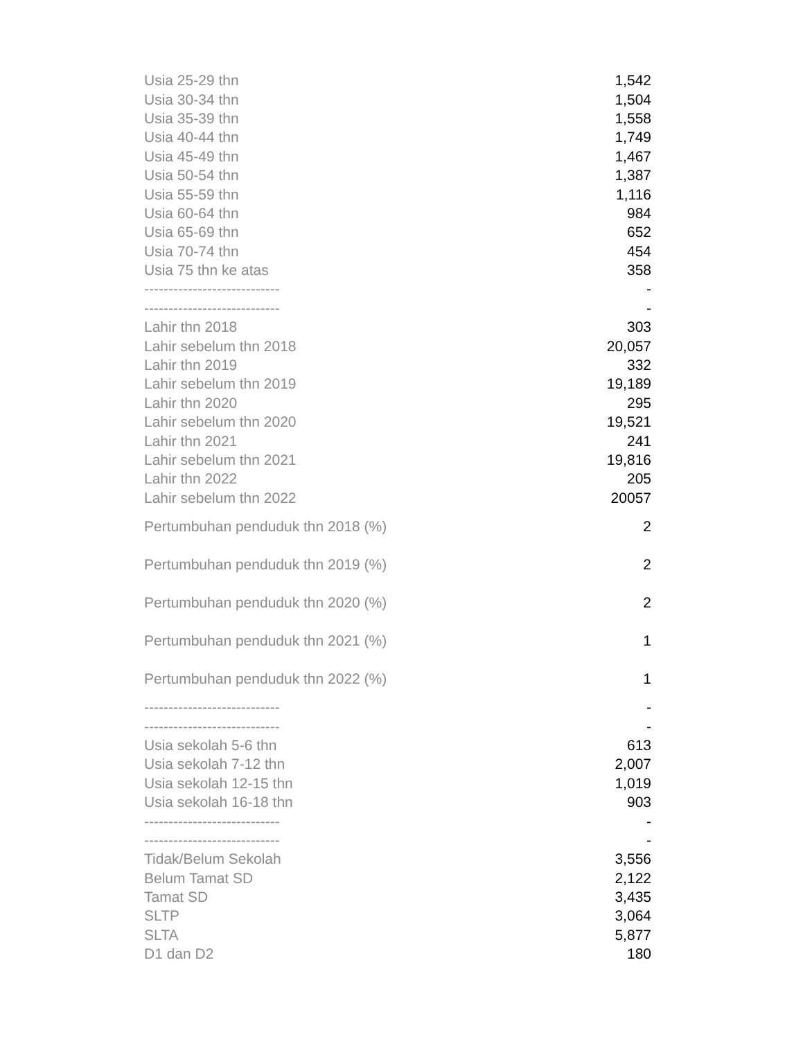| Usia 25-29 thn | 1,542 |
| Usia 30-34 thn | 1,504 |
| Usia 35-39 thn | 1,558 |
| Usia 40-44 thn | 1,749 |
| Usia 45-49 thn | 1,467 |
| Usia 50-54 thn | 1,387 |
| Usia 55-59 thn | 1,116 |
| Usia 60-64 thn | 984 |
| Usia 65-69 thn | 652 |
| Usia 70-74 thn | 454 |
| Usia 75 thn ke atas | 358 |
| ---------------------------- | - |
| ---------------------------- | - |
| Lahir thn 2018 | 303 |
| Lahir sebelum thn 2018 | 20,057 |
| Lahir thn 2019 | 332 |
| Lahir sebelum thn 2019 | 19,189 |
| Lahir thn 2020 | 295 |
| Lahir sebelum thn 2020 | 19,521 |
| Lahir thn 2021 | 241 |
| Lahir sebelum thn 2021 | 19,816 |
| Lahir thn 2022 | 205 |
| Lahir sebelum thn 2022 | 20057 |
| Pertumbuhan penduduk thn 2018 (%) | 2 |
| Pertumbuhan penduduk thn 2019 (%) | 2 |
| Pertumbuhan penduduk thn 2020 (%) | 2 |
| Pertumbuhan penduduk thn 2021 (%) | 1 |
| Pertumbuhan penduduk thn 2022 (%) | 1 |
| ---------------------------- | - |
| ---------------------------- | - |
| Usia sekolah 5-6 thn | 613 |
| Usia sekolah 7-12 thn | 2,007 |
| Usia sekolah 12-15 thn | 1,019 |
| Usia sekolah 16-18 thn | 903 |
| ---------------------------- | - |
| ---------------------------- | - |
| Tidak/Belum Sekolah | 3,556 |
| Belum Tamat SD | 2,122 |
| Tamat SD | 3,435 |
| SLTP | 3,064 |
| SLTA | 5,877 |
| D1 dan D2 | 180 |